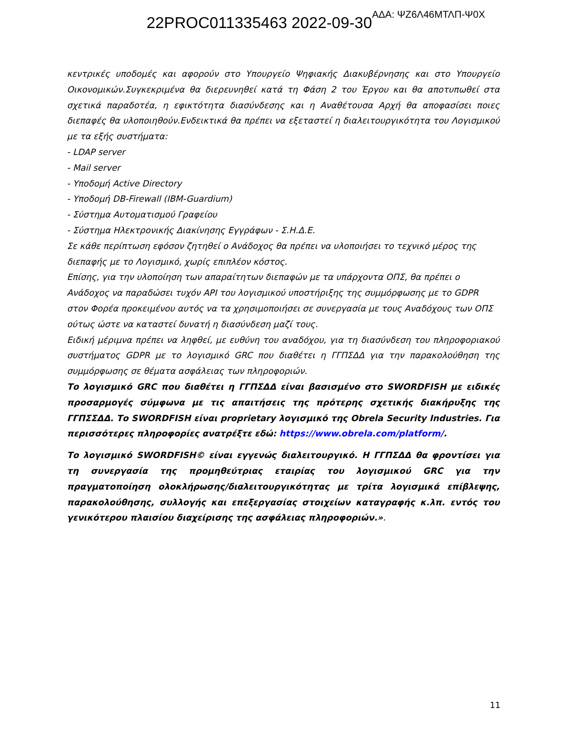22PROC011335463 2022-09-30 ΑΔΑ: ΨΖ6Λ46ΜΤΛΠ-Ψ0Χ
κεντρικές υποδομές και αφορούν στο Υπουργείο Ψηφιακής Διακυβέρνησης και στο Υπουργείο Οικονομικών.Συγκεκριμένα θα διερευνηθεί κατά τη Φάση 2 του Έργου και θα αποτυπωθεί στα σχετικά παραδοτέα, η εφικτότητα διασύνδεσης και η Αναθέτουσα Αρχή θα αποφασίσει ποιες διεπαφές θα υλοποιηθούν.Ενδεικτικά θα πρέπει να εξεταστεί η διαλειτουργικότητα του Λογισμικού με τα εξής συστήματα:
- LDAP server
- Mail server
- Υποδομή Active Directory
- Υποδομή DB-Firewall (IBM-Guardium)
- Σύστημα Αυτοματισμού Γραφείου
- Σύστημα Ηλεκτρονικής Διακίνησης Εγγράφων - Σ.Η.Δ.Ε.
Σε κάθε περίπτωση εφόσον ζητηθεί ο Ανάδοχος θα πρέπει να υλοποιήσει το τεχνικό μέρος της διεπαφής με το Λογισμικό, χωρίς επιπλέον κόστος.
Επίσης, για την υλοποίηση των απαραίτητων διεπαφών με τα υπάρχοντα ΟΠΣ, θα πρέπει ο Ανάδοχος να παραδώσει τυχόν API του λογισμικού υποστήριξης της συμμόρφωσης με το GDPR στον Φορέα προκειμένου αυτός να τα χρησιμοποιήσει σε συνεργασία με τους Αναδόχους των ΟΠΣ ούτως ώστε να καταστεί δυνατή η διασύνδεση μαζί τους.
Ειδική μέριμνα πρέπει να ληφθεί, με ευθύνη του αναδόχου, για τη διασύνδεση του πληροφοριακού συστήματος GDPR με το λογισμικό GRC που διαθέτει η ΓΓΠΣΔΔ για την παρακολούθηση της συμμόρφωσης σε θέματα ασφάλειας των πληροφοριών.
Το λογισμικό GRC που διαθέτει η ΓΓΠΣΔΔ είναι βασισμένο στο SWORDFISH με ειδικές προσαρμογές σύμφωνα με τις απαιτήσεις της πρότερης σχετικής διακήρυξης της ΓΓΠΣΣΔΔ. Το SWORDFISH είναι proprietary λογισμικό της Obrela Security Industries. Για περισσότερες πληροφορίες ανατρέξτε εδώ: https://www.obrela.com/platform/.
Το λογισμικό SWORDFISH© είναι εγγενώς διαλειτουργικό. Η ΓΓΠΣΔΔ θα φροντίσει για τη συνεργασία της προμηθεύτριας εταιρίας του λογισμικού GRC για την πραγματοποίηση ολοκλήρωσης/διαλειτουργικότητας με τρίτα λογισμικά επίβλεψης, παρακολούθησης, συλλογής και επεξεργασίας στοιχείων καταγραφής κ.λπ. εντός του γενικότερου πλαισίου διαχείρισης της ασφάλειας πληροφοριών.».
11